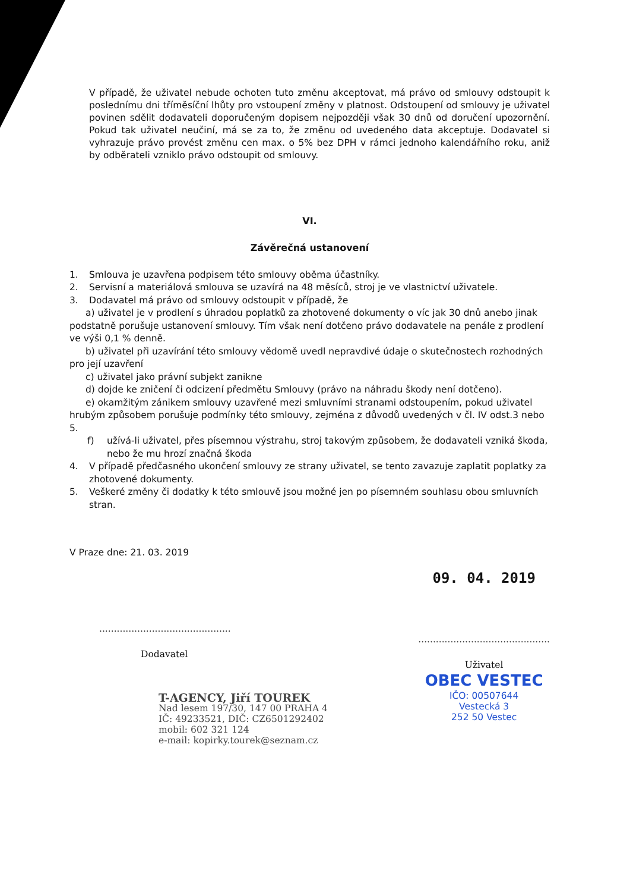V případě, že uživatel nebude ochoten tuto změnu akceptovat, má právo od smlouvy odstoupit k poslednímu dni tříměsíční lhůty pro vstoupení změny v platnost. Odstoupení od smlouvy je uživatel povinen sdělit dodavateli doporučeným dopisem nejpozději však 30 dnů od doručení upozornění. Pokud tak uživatel neučiní, má se za to, že změnu od uvedeného data akceptuje. Dodavatel si vyhrazuje právo provést změnu cen max. o 5% bez DPH v rámci jednoho kalendářního roku, aniž by odběrateli vzniklo právo odstoupit od smlouvy.
VI.
Závěrečná ustanovení
1. Smlouva je uzavřena podpisem této smlouvy oběma účastníky.
2. Servisní a materiálová smlouva se uzavírá na 48 měsíců, stroj je ve vlastnictví uživatele.
3. Dodavatel má právo od smlouvy odstoupit v případě, že
a) uživatel je v prodlení s úhradou poplatků za zhotovené dokumenty o víc jak 30 dnů anebo jinak podstatně porušuje ustanovení smlouvy. Tím však není dotčeno právo dodavatele na penále z prodlení ve výši 0,1 % denně.
b) uživatel při uzavírání této smlouvy vědomě uvedl nepravdivé údaje o skutečnostech rozhodných pro její uzavření
c) uživatel jako právní subjekt zanikne
d) dojde ke zničení či odcizení předmětu Smlouvy (právo na náhradu škody není dotčeno).
e) okamžitým zánikem smlouvy uzavřené mezi smluvními stranami odstoupením, pokud uživatel hrubým způsobem porušuje podmínky této smlouvy, zejména z důvodů uvedených v čl. IV odst.3 nebo 5.
f) užívá-li uživatel, přes písemnou výstrahu, stroj takovým způsobem, že dodavateli vzniká škoda, nebo že mu hrozí značná škoda
4. V případě předčasného ukončení smlouvy ze strany uživatel, se tento zavazuje zaplatit poplatky za zhotovené dokumenty.
5. Veškeré změny či dodatky k této smlouvě jsou možné jen po písemném souhlasu obou smluvních stran.
V Praze dne: 21. 03. 2019
.............................................
Dodavatel
T-AGENCY, Jiří TOUREK
Nad lesem 197/30, 147 00 PRAHA 4
IČ: 49233521, DIČ: CZ6501292402
mobil: 602 321 124
e-mail: kopirky.tourek@seznam.cz
09. 04. 2019
.............................................
Uživatel
OBEC VESTEC
IČO: 00507644
Vestecká 3
252 50 Vestec